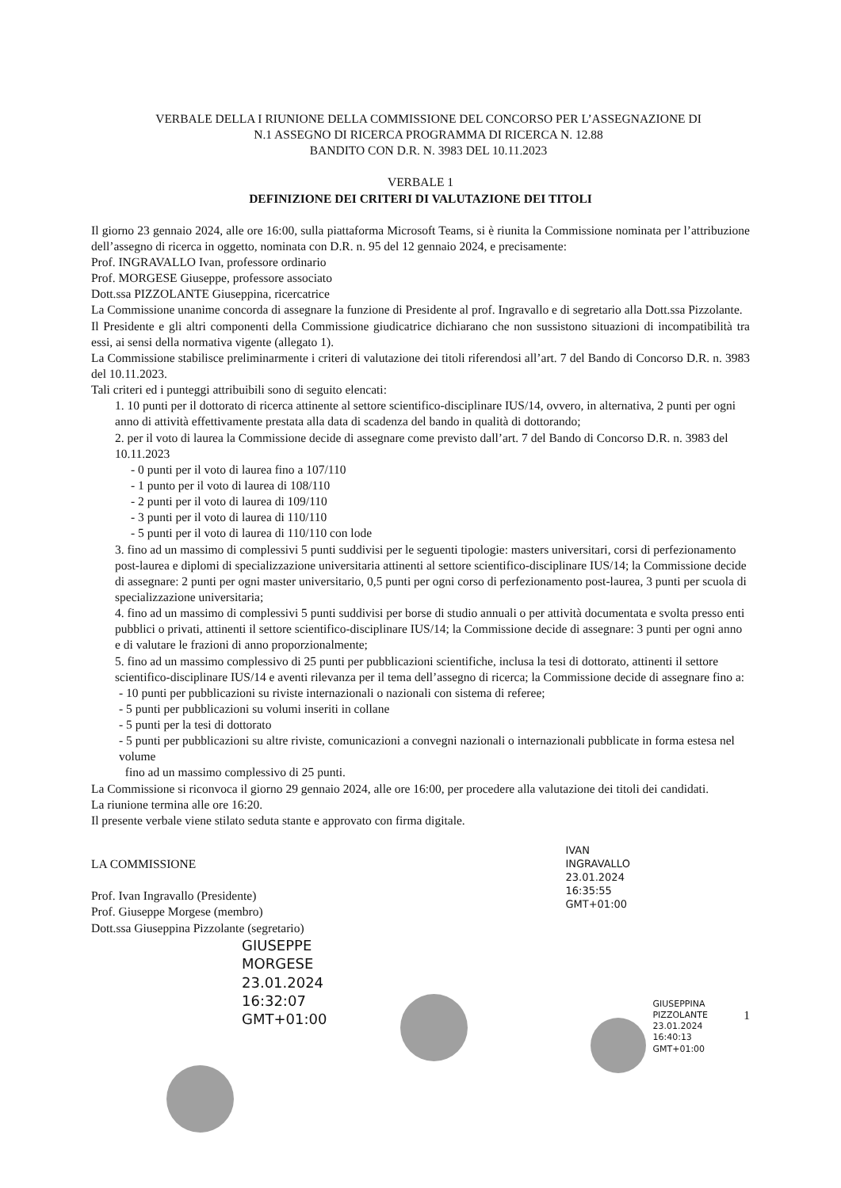VERBALE DELLA I RIUNIONE DELLA COMMISSIONE DEL CONCORSO PER L’ASSEGNAZIONE DI
N.1 ASSEGNO DI RICERCA PROGRAMMA DI RICERCA N. 12.88
BANDITO CON D.R. N. 3983 DEL 10.11.2023
VERBALE 1
DEFINIZIONE DEI CRITERI DI VALUTAZIONE DEI TITOLI
Il giorno 23 gennaio 2024, alle ore 16:00, sulla piattaforma Microsoft Teams, si è riunita la Commissione nominata per l’attribuzione dell’assegno di ricerca in oggetto, nominata con D.R. n. 95 del 12 gennaio 2024, e precisamente:
Prof. INGRAVALLO Ivan, professore ordinario
Prof. MORGESE Giuseppe, professore associato
Dott.ssa PIZZOLANTE Giuseppina, ricercatrice
La Commissione unanime concorda di assegnare la funzione di Presidente al prof. Ingravallo e di segretario alla Dott.ssa Pizzolante.
Il Presidente e gli altri componenti della Commissione giudicatrice dichiarano che non sussistono situazioni di incompatibilità tra essi, ai sensi della normativa vigente (allegato 1).
La Commissione stabilisce preliminarmente i criteri di valutazione dei titoli riferendosi all’art. 7 del Bando di Concorso D.R. n. 3983 del 10.11.2023.
Tali criteri ed i punteggi attribuibili sono di seguito elencati:
1. 10 punti per il dottorato di ricerca attinente al settore scientifico-disciplinare IUS/14, ovvero, in alternativa, 2 punti per ogni anno di attività effettivamente prestata alla data di scadenza del bando in qualità di dottorando;
2. per il voto di laurea la Commissione decide di assegnare come previsto dall’art. 7 del Bando di Concorso D.R. n. 3983 del 10.11.2023
- 0 punti per il voto di laurea fino a 107/110
- 1 punto per il voto di laurea di 108/110
- 2 punti per il voto di laurea di 109/110
- 3 punti per il voto di laurea di 110/110
- 5 punti per il voto di laurea di 110/110 con lode
3. fino ad un massimo di complessivi 5 punti suddivisi per le seguenti tipologie: masters universitari, corsi di perfezionamento post-laurea e diplomi di specializzazione universitaria attinenti al settore scientifico-disciplinare IUS/14; la Commissione decide di assegnare: 2 punti per ogni master universitario, 0,5 punti per ogni corso di perfezionamento post-laurea, 3 punti per scuola di specializzazione universitaria;
4. fino ad un massimo di complessivi 5 punti suddivisi per borse di studio annuali o per attività documentata e svolta presso enti pubblici o privati, attinenti il settore scientifico-disciplinare IUS/14; la Commissione decide di assegnare: 3 punti per ogni anno e di valutare le frazioni di anno proporzionalmente;
5. fino ad un massimo complessivo di 25 punti per pubblicazioni scientifiche, inclusa la tesi di dottorato, attinenti il settore scientifico-disciplinare IUS/14 e aventi rilevanza per il tema dell’assegno di ricerca; la Commissione decide di assegnare fino a:
- 10 punti per pubblicazioni su riviste internazionali o nazionali con sistema di referee;
- 5 punti per pubblicazioni su volumi inseriti in collane
- 5 punti per la tesi di dottorato
- 5 punti per pubblicazioni su altre riviste, comunicazioni a convegni nazionali o internazionali pubblicate in forma estesa nel volume
fino ad un massimo complessivo di 25 punti.
La Commissione si riconvoca il giorno 29 gennaio 2024, alle ore 16:00, per procedere alla valutazione dei titoli dei candidati.
La riunione termina alle ore 16:20.
Il presente verbale viene stilato seduta stante e approvato con firma digitale.
LA COMMISSIONE
Prof. Ivan Ingravallo (Presidente)
Prof. Giuseppe Morgese (membro)
Dott.ssa Giuseppina Pizzolante (segretario)
GIUSEPPE
MORGESE
23.01.2024
16:32:07
GMT+01:00
IVAN
INGRAVALLO
23.01.2024
16:35:55
GMT+01:00
GIUSEPPINA
PIZZOLANTE
23.01.2024 16:40:13
GMT+01:00
1